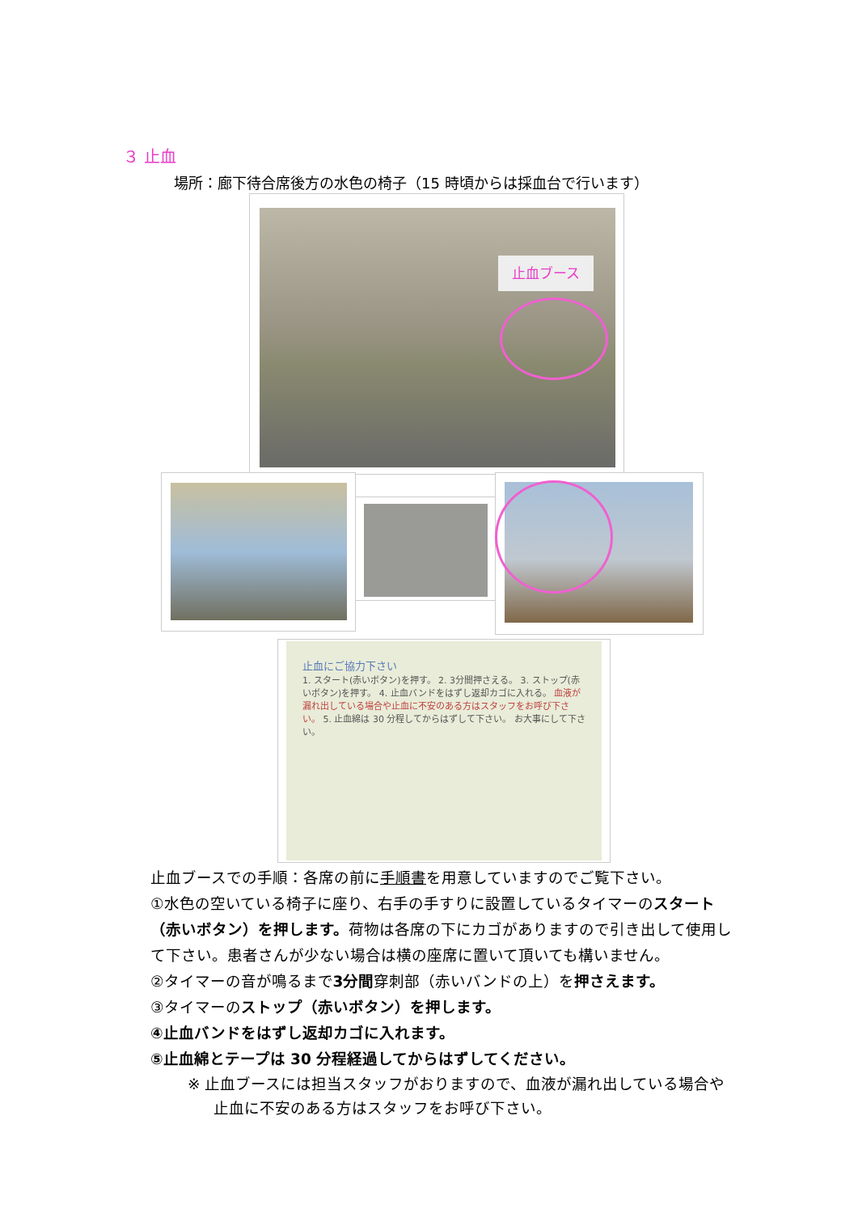３ 止血
場所：廊下待合席後方の水色の椅子（15 時頃からは採血台で行います）
止血ブース
止血にご協力下さい
1. スタート(赤いボタン)を押す。 2. 3分間押さえる。 3. ストップ(赤いボタン)を押す。 4. 止血バンドをはずし返却カゴに入れる。 血液が漏れ出している場合や止血に不安のある方はスタッフをお呼び下さい。 5. 止血綿は 30 分程してからはずして下さい。 お大事にして下さい。
止血ブースでの手順：各席の前に手順書を用意していますのでご覧下さい。
①水色の空いている椅子に座り、右手の手すりに設置しているタイマーのスタート（赤いボタン）を押します。荷物は各席の下にカゴがありますので引き出して使用して下さい。患者さんが少ない場合は横の座席に置いて頂いても構いません。
②タイマーの音が鳴るまで3分間穿刺部（赤いバンドの上）を押さえます。
③タイマーのストップ（赤いボタン）を押します。
④止血バンドをはずし返却カゴに入れます。
⑤止血綿とテープは 30 分程経過してからはずしてください。
※ 止血ブースには担当スタッフがおりますので、血液が漏れ出している場合や止血に不安のある方はスタッフをお呼び下さい。